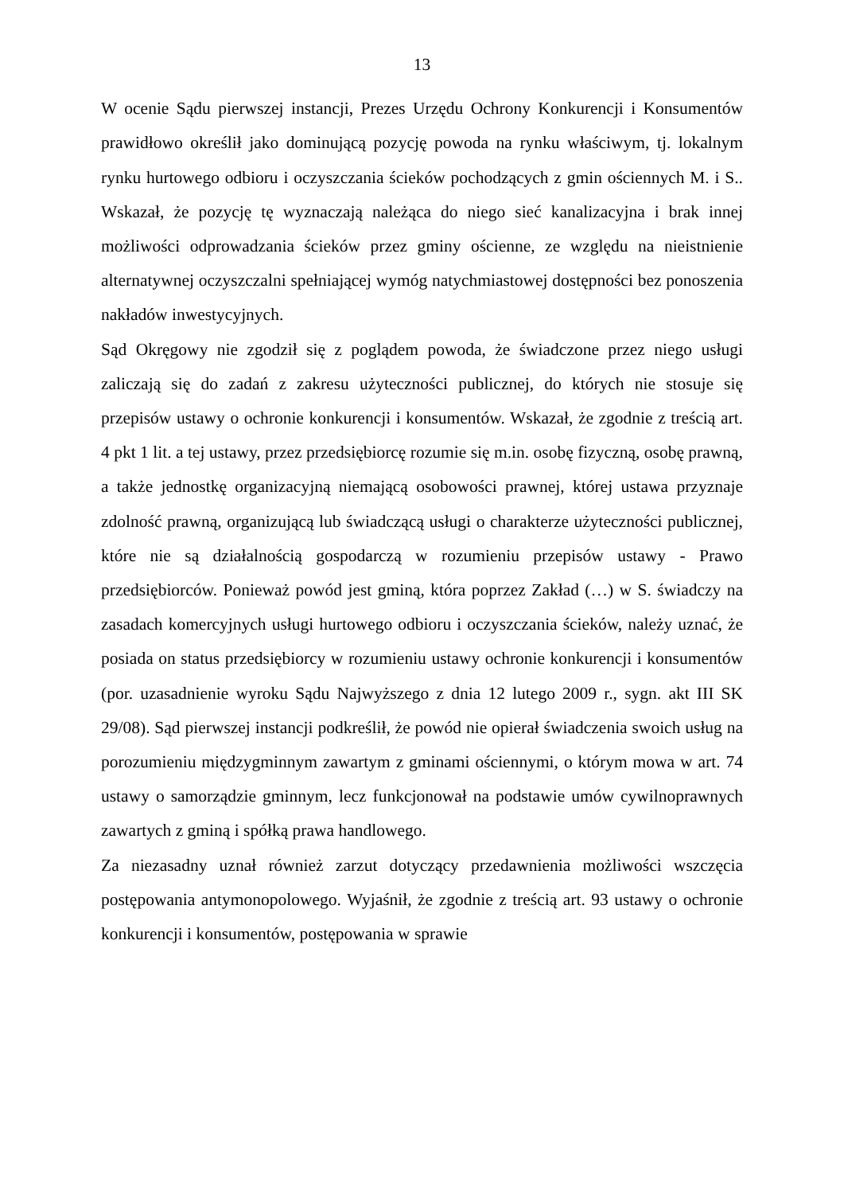13
W ocenie Sądu pierwszej instancji, Prezes Urzędu Ochrony Konkurencji i Konsumentów prawidłowo określił jako dominującą pozycję powoda na rynku właściwym, tj. lokalnym rynku hurtowego odbioru i oczyszczania ścieków pochodzących z gmin ościennych M. i S.. Wskazał, że pozycję tę wyznaczają należąca do niego sieć kanalizacyjna i brak innej możliwości odprowadzania ścieków przez gminy ościenne, ze względu na nieistnienie alternatywnej oczyszczalni spełniającej wymóg natychmiastowej dostępności bez ponoszenia nakładów inwestycyjnych.
Sąd Okręgowy nie zgodził się z poglądem powoda, że świadczone przez niego usługi zaliczają się do zadań z zakresu użyteczności publicznej, do których nie stosuje się przepisów ustawy o ochronie konkurencji i konsumentów. Wskazał, że zgodnie z treścią art. 4 pkt 1 lit. a tej ustawy, przez przedsiębiorcę rozumie się m.in. osobę fizyczną, osobę prawną, a także jednostkę organizacyjną niemającą osobowości prawnej, której ustawa przyznaje zdolność prawną, organizującą lub świadczącą usługi o charakterze użyteczności publicznej, które nie są działalnością gospodarczą w rozumieniu przepisów ustawy - Prawo przedsiębiorców. Ponieważ powód jest gminą, która poprzez Zakład (…) w S. świadczy na zasadach komercyjnych usługi hurtowego odbioru i oczyszczania ścieków, należy uznać, że posiada on status przedsiębiorcy w rozumieniu ustawy ochronie konkurencji i konsumentów (por. uzasadnienie wyroku Sądu Najwyższego z dnia 12 lutego 2009 r., sygn. akt III SK 29/08). Sąd pierwszej instancji podkreślił, że powód nie opierał świadczenia swoich usług na porozumieniu międzygminnym zawartym z gminami ościennymi, o którym mowa w art. 74 ustawy o samorządzie gminnym, lecz funkcjonował na podstawie umów cywilnoprawnych zawartych z gminą i spółką prawa handlowego.
Za niezasadny uznał również zarzut dotyczący przedawnienia możliwości wszczęcia postępowania antymonopolowego. Wyjaśnił, że zgodnie z treścią art. 93 ustawy o ochronie konkurencji i konsumentów, postępowania w sprawie